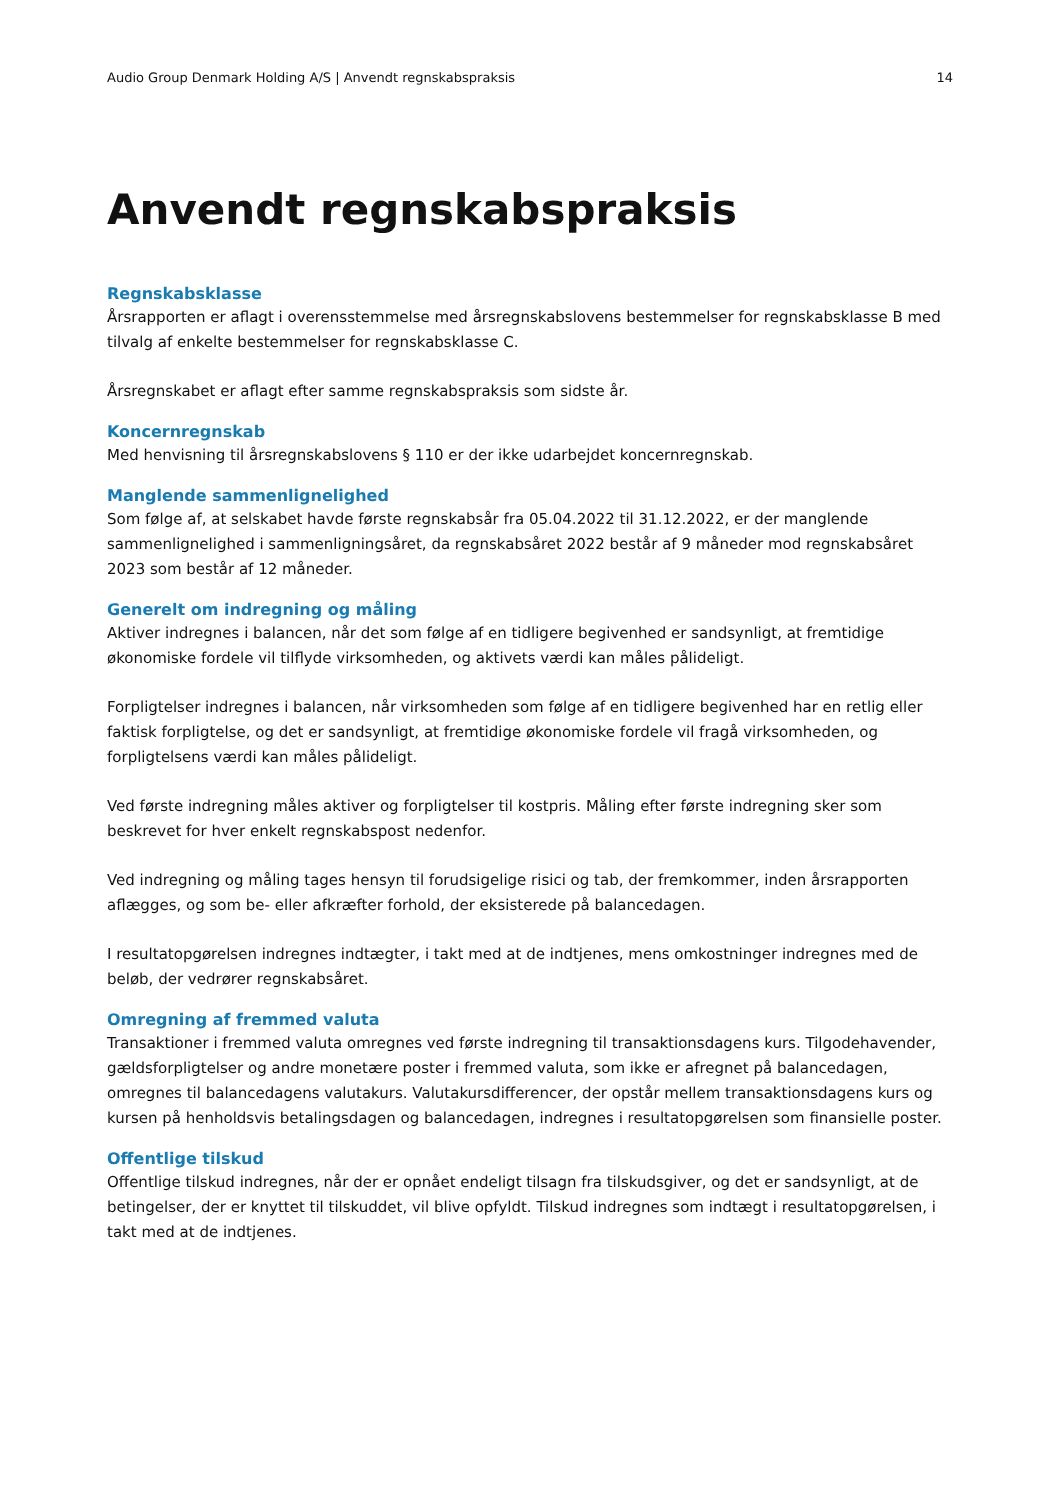Audio Group Denmark Holding A/S | Anvendt regnskabspraksis 14
Anvendt regnskabspraksis
Regnskabsklasse
Årsrapporten er aflagt i overensstemmelse med årsregnskabslovens bestemmelser for regnskabsklasse B med tilvalg af enkelte bestemmelser for regnskabsklasse C.
Årsregnskabet er aflagt efter samme regnskabspraksis som sidste år.
Koncernregnskab
Med henvisning til årsregnskabslovens § 110 er der ikke udarbejdet koncernregnskab.
Manglende sammenlignelighed
Som følge af, at selskabet havde første regnskabsår fra 05.04.2022 til 31.12.2022, er der manglende sammenlignelighed i sammenligningsåret, da regnskabsåret 2022 består af 9 måneder mod regnskabsåret 2023 som består af 12 måneder.
Generelt om indregning og måling
Aktiver indregnes i balancen, når det som følge af en tidligere begivenhed er sandsynligt, at fremtidige økonomiske fordele vil tilflyde virksomheden, og aktivets værdi kan måles pålideligt.
Forpligtelser indregnes i balancen, når virksomheden som følge af en tidligere begivenhed har en retlig eller faktisk forpligtelse, og det er sandsynligt, at fremtidige økonomiske fordele vil fragå virksomheden, og forpligtelsens værdi kan måles pålideligt.
Ved første indregning måles aktiver og forpligtelser til kostpris. Måling efter første indregning sker som beskrevet for hver enkelt regnskabspost nedenfor.
Ved indregning og måling tages hensyn til forudsigelige risici og tab, der fremkommer, inden årsrapporten aflægges, og som be- eller afkræfter forhold, der eksisterede på balancedagen.
I resultatopgørelsen indregnes indtægter, i takt med at de indtjenes, mens omkostninger indregnes med de beløb, der vedrører regnskabsåret.
Omregning af fremmed valuta
Transaktioner i fremmed valuta omregnes ved første indregning til transaktionsdagens kurs. Tilgodehavender, gældsforpligtelser og andre monetære poster i fremmed valuta, som ikke er afregnet på balancedagen, omregnes til balancedagens valutakurs. Valutakursdifferencer, der opstår mellem transaktionsdagens kurs og kursen på henholdsvis betalingsdagen og balancedagen, indregnes i resultatopgørelsen som finansielle poster.
Offentlige tilskud
Offentlige tilskud indregnes, når der er opnået endeligt tilsagn fra tilskudsgiver, og det er sandsynligt, at de betingelser, der er knyttet til tilskuddet, vil blive opfyldt. Tilskud indregnes som indtægt i resultatopgørelsen, i takt med at de indtjenes.